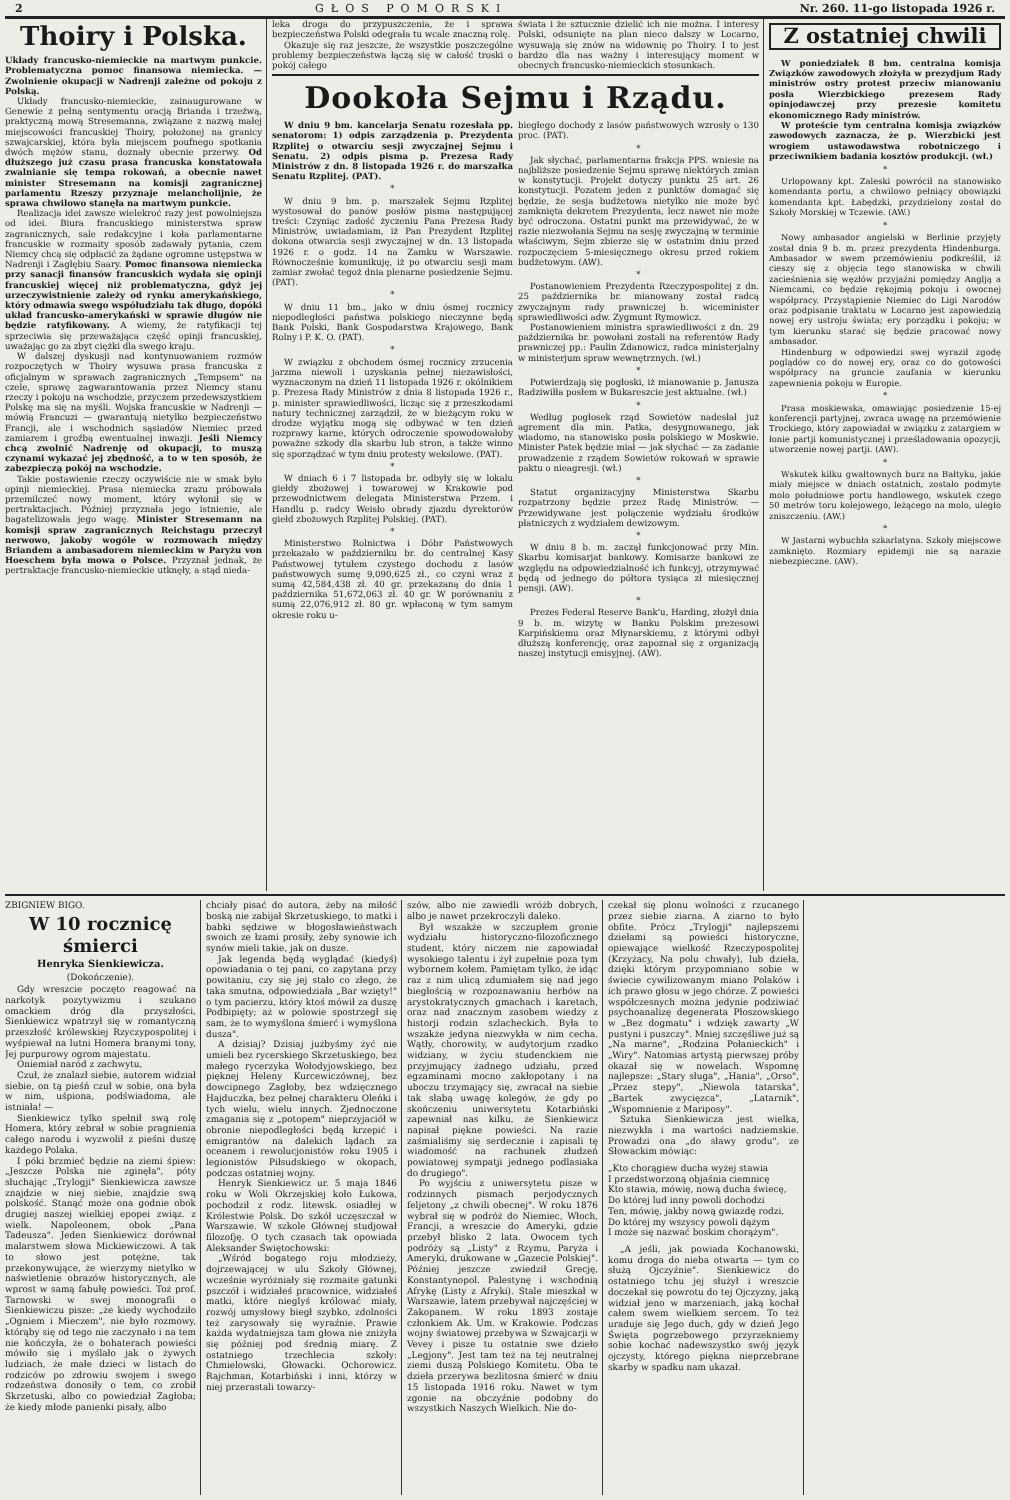2 GŁOS POMORSKI Nr. 260. 11-go listopada 1926 r.
Thoiry i Polska.
Układy francusko-niemieckie na martwym punkcie. Problematyczna pomoc finansowa niemiecka. — Zwolnienie okupacji w Nadrenji zależne od pokoju z Polską.
Układy francusko-niemieckie, zainaugurowane w Genewie z pełną sentymentu oracją Brianda i trzeźwą, praktyczną mową Stresemanna, związane z nazwą małej miejscowości francuskiej Thoiry, położonej na granicy szwajcarskiej, która była miejscem poufnego spotkania dwóch mężów stanu, doznały obecnie przerwy. Od dłuższego już czasu prasa francuska konstatowała zwalnianie się tempa rokowań, a obecnie nawet minister Stresemann na komisji zagranicznej parlamentu Rzeszy przyznaje melancholijnie, że sprawa chwilowo stanęła na martwym punkcie.
Realizacja idei zawsze wielekroć razy jest powolniejsza od idei. Biura francuskiego ministerstwa spraw zagranicznych, sale redakcyjne i koła parlamentarne francuskie w rozmaity sposób zadawały pytania, czem Niemcy chcą się odpłacić za żądane ogromne ustępstwa w Nadrenji i Zagłębiu Saary. Pomoc finansowa niemiecka przy sanacji finansów francuskich wydała się opinji francuskiej więcej niż problematyczna, gdyż jej urzeczywistnienie zależy od rynku amerykańskiego, który odmawia swego współudziału tak długo, dopóki układ francusko-amerykański w sprawie długów nie będzie ratyfikowany. A wiemy, że ratyfikacji tej sprzeciwia się przeważająca część opinji francuskiej, uważając go za zbyt ciężki dla swego kraju.
W dalszej dyskusji nad kontynuowaniem rozmów rozpoczętych w Thoiry wysuwa prasa francuska z oficjalnym w sprawach zagranicznych „Tempsem" na czele, sprawę zagwarantowania przez Niemcy stanu rzeczy i pokoju na wschodzie, przyczem przedewszystkiem Polskę ma się na myśli. Wojska francuskie w Nadrenji — mówią Francuzi — gwarantują nietylko bezpieczeństwo Francji, ale i wschodnich sąsiadów Niemiec przed zamiarem i groźbą ewentualnej inwazji. Jeśli Niemcy chcą zwolnić Nadrenję od okupacji, to muszą czynami wykazać jej zbędność, a to w ten sposób, że zabezpieczą pokój na wschodzie.
Takie postawienie rzeczy oczywiście nie w smak było opinji niemieckiej. Prasa niemiecka zrazu próbowała przemilczeć nowy moment, który wyłonił się w pertraktacjach. Później przyznała jego istnienie, ale bagatelizowała jego wagę. Minister Stresemann na komisji spraw zagranicznych Reichstagu przeczył nerwowo, jakoby wogóle w rozmowach między Briandem a ambasadorem niemieckim w Paryżu von Hoeschem była mowa o Polsce. Przyznał jednak, że pertraktacje francusko-niemieckie utknęły, a stąd nieda-
leka droga do przypuszczenia, że i sprawa bezpieczeństwa Polski odegrała tu wcale znaczną rolę.
Okazuje się raz jeszcze, że wszystkie poszczególne problemy bezpieczeństwa łączą się w całość troski o pokój całego
świata i że sztucznie dzielić ich nie można. I interesy Polski, odsunięte na plan nieco dalszy w Locarno, wysuwają się znów na widownię po Thoiry. I to jest bardzo dla nas ważny i interesujący moment w obecnych francusko-niemieckich stosunkach.
Dookoła Sejmu i Rządu.
W dniu 9 bm. kancelarja Senatu rozesłała pp. senatorom: 1) odpis zarządzenia p. Prezydenta Rzplitej o otwarciu sesji zwyczajnej Sejmu i Senatu. 2) odpis pisma p. Prezesa Rady Ministrów z dn. 8 listopada 1926 r. do marszałka Senatu Rzplitej. (PAT).
*
W dniu 9 bm. p. marszałek Sejmu Rzplitej wystosował do panów posłów pisma następującej treści: Czyniąc zadość życzeniu Pana Prezesa Rady Ministrów, uwiadamiam, iż Pan Prezydent Rzplitej dokona otwarcia sesji zwyczajnej w dn. 13 listopada 1926 r. o godz. 14 na Zamku w Warszawie. Równocześnie komunikuję, iż po otwarciu sesji mam zamiar zwołać tegoż dnia plenarne posiedzenie Sejmu. (PAT).
*
W dniu 11 bm., jako w dniu ósmej rocznicy niepodległości państwa polskiego nieczynne będą Bank Polski, Bank Gospodarstwa Krajowego, Bank Rolny i P. K. O. (PAT).
*
W związku z obchodem ósmej rocznicy zrzucenia jarzma niewoli i uzyskania pełnej niezawisłości, wyznaczonym na dzień 11 listopada 1926 r. okólnikiem p. Prezesa Rady Ministrów z dnia 8 listopada 1926 r., p. minister sprawiedliwości, licząc się z przeszkodami natury technicznej zarządził, że w bieżącym roku w drodze wyjątku mogą się odbywać w ten dzień rozprawy karne, których odroczenie spowodowałoby poważne szkody dla skarbu lub stron, a także winno się sporządzać w tym dniu protesty wekslowe. (PAT).
*
W dniach 6 i 7 listopada br. odbyły się w lokalu giełdy zbożowej i towarowej w Krakowie pod przewodnictwem delegata Ministerstwa Przem. i Handlu p. radcy Weisło obrady zjazdu dyrektorów giełd zbożowych Rzplitej Polskiej. (PAT).
*
Ministerstwo Rolnictwa i Dóbr Państwowych przekazało w październiku br. do centralnej Kasy Państwowej tytułem czystego dochodu z lasów państwowych sumę 9,090,625 zł., co czyni wraz z sumą 42,584,438 zł. 40 gr. przekazaną do dnia 1 października 51,672,063 zł. 40 gr. W porównaniu z sumą 22,076,912 zł. 80 gr. wpłaconą w tym samym okresie roku u-
biegłego dochody z lasów państwowych wzrosły o 130 proc. (PAT).
*
Jak słychać, parlamentarna frakcja PPS. wniesie na najbliższe posiedzenie Sejmu sprawę niektórych zmian w konstytucji. Projekt dotyczy punktu 25 art. 26 konstytucji. Pozatem jeden z punktów domagać się będzie, że sesja budżetowa nietylko nie może być zamknięta dekretem Prezydenta, lecz nawet nie może być odroczona. Ostatni punkt ma przewidywać, że w razie niezwołania Sejmu na sesję zwyczajną w terminie właściwym, Sejm zbierze się w ostatnim dniu przed rozpoczęciem 5-miesięcznego okresu przed rokiem budżetowym. (AW).
*
Postanowieniem Prezydenta Rzeczypospolitej z dn. 25 października br. mianowany został radcą zwyczajnym rady prawniczej b. wiceminister sprawiedliwości adw. Zygmunt Rymowicz.
Postanowieniem ministra sprawiedliwości z dn. 29 października br. powołani zostali na referentów Rady prawniczej pp.: Paulin Zdanowicz, radca ministerjalny w ministerjum spraw wewnętrznych. (wł.)
*
Potwierdzają się pogłoski, iż mianowanie p. Janusza Radziwiłła posłem w Bukareszcie jest aktualne. (wł.)
*
Według pogłosek rząd Sowietów nadesłał już agrement dla min. Patka, desygnowanego, jak wiadomo, na stanowisko posła polskiego w Moskwie. Minister Patek będzie miał — jak słychać — za zadanie prowadzenie z rządem Sowietów rokowań w sprawie paktu o nieagresji. (wł.)
*
Statut organizacyjny Ministerstwa Skarbu rozpatrzony będzie przez Radę Ministrów. — Przewidywane jest połączenie wydziału środków płatniczych z wydziałem dewizowym.
*
W dniu 8 b. m. zaczął funkcjonować przy Min. Skarbu komisarjat bankowy. Komisarze bankowi ze względu na odpowiedzialność ich funkcyj, otrzymywać będą od jednego do półtora tysiąca zł miesięcznej pensji. (AW).
*
Prezes Federal Reserve Bank'u, Harding, złożył dnia 9 b. m. wizytę w Banku Polskim prezesowi Karpińskiemu oraz Młynarskiemu, z którymi odbył dłuższą konferencję, oraz zapoznał się z organizacją naszej instytucji emisyjnej. (AW).
Z ostatniej chwili
W poniedziałek 8 bm. centralna komisja Związków zawodowych złożyła w prezydjum Rady ministrów ostry protest przeciw mianowaniu posła Wierzbickiego prezesem Rady opinjodawczej przy prezesie komitetu ekonomicznego Rady ministrów.
W proteście tym centralna komisja związków zawodowych zaznacza, że p. Wierzbicki jest wrogiem ustawodawstwa robotniczego i przeciwnikiem badania kosztów produkcji. (wł.)
*
Urlopowany kpt. Zaleski powrócił na stanowisko komendanta portu, a chwilowo pełniący obowiązki komendanta kpt. Łabędzki, przydzielony został do Szkoły Morskiej w Tczewie. (AW.)
*
Nowy ambasador angielski w Berlinie przyjęty został dnia 9 b. m. przez prezydenta Hindenburga. Ambasador w swem przemówieniu podkreślił, iż cieszy się z objęcia tego stanowiska w chwili zacieśnienia się węzłów przyjaźni pomiędzy Anglją a Niemcami, co będzie rękojmią pokoju i owocnej współpracy. Przystąpienie Niemiec do Ligi Narodów oraz podpisanie traktatu w Locarno jest zapowiedzią nowej ery ustroju świata; ery porządku i pokoju; w tym kierunku starać się będzie pracować nowy ambasador.
Hindenburg w odpowiedzi swej wyraził zgodę poglądów co do nowej ery, oraz co do gotowości współpracy na gruncie zaufania w kierunku zapewnienia pokoju w Europie.
*
Prasa moskiewska, omawiając posiedzenie 15-ej konferencji partyjnej, zwraca uwagę na przemówienie Trockiego, który zapowiadał w związku z zatargiem w łonie partji komunistycznej i prześladowania opozycji, utworzenie nowej partji. (AW).
*
Wskutek kilku gwałtownych burz na Bałtyku, jakie miały miejsce w dniach ostatnich, zostało podmyte molo południowe portu handlowego, wskutek czego 50 metrów toru kolejowego, leżącego na molo, uległo zniszczeniu. (AW.)
*
W Jastarni wybuchła szkarlatyna. Szkoły miejscowe zamknięto. Rozmiary epidemji nie są narazie niebezpieczne. (AW).
ZBIGNIEW BIGO.
W 10 rocznicę śmierci
Henryka Sienkiewicza.
(Dokończenie).
Gdy wreszcie poczęto reagować na narkotyk pozytywizmu i szukano omackiem dróg dla przyszłości, Sienkiewicz wpatrzył się w romantyczną przeszłość królewskiej Rzyczypospolitej i wyśpiewał na lutni Homera branymi tony, Jej purpurowy ogrom majestatu.
Oniemiał naród z zachwytu,
Czuł, że znalazł siebie, autorem widział siebie, on tą pieśń czuł w sobie, ona była w nim, uśpiona, podświadoma, ale istniała! —
Sienkiewicz tylko spełnił swą rolę Homera, który zebrał w sobie pragnienia całego narodu i wyzwolił z pieśni duszę każdego Polaka.
I póki brzmieć będzie na ziemi śpiew: „Jeszcze Polska nie zginęła", póty słuchając „Trylogji" Sienkiewicza zawsze znajdzie w niej siebie, znajdzie swą polskość. Stanąć może ona godnie obok drugiej naszej wielkiej epopei związ. z wielk. Napoleonem, obok „Pana Tadeusza". Jeden Sienkiewicz dorównał malarstwem słowa Mickiewiczowi. A tak to słowo jest potężne, tak przekonywujące, że wierzymy nietylko w naświetlenie obrazów historycznych, ale wprost w samą fabułę powieści. Toż prof. Tarnowski w swej monografii o Sienkiewiczu pisze: „że kiedy wychodziło „Ogniem i Mieczem", nie było rozmowy, którąby się od tego nie zaczynało i na tem nie kończyła, że o bohaterach powieści mówiło się i myślało jak o żywych ludziach, że małe dzieci w listach do rodziców po zdrowiu swojem i swego rodzeństwa donosiły o tem, co zrobił Skrzetuski, albo co powiedział Zagłoba; że kiedy młode panienki pisały, albo
chciały pisać do autora, żeby na miłość boską nie zabijał Skrzetuskiego, to matki i babki sędziwe w błogosławieństwach swoich ze łzami prosiły, żeby synowie ich synów mieli takie, jak on dusze.
Jak legenda będą wyglądać (kiedyś) opowiadania o tej pani, co zapytana przy powitaniu, czy się jej stało co złego, że taka smutna, odpowiedziała „Bar wzięty!" o tym pacierzu, który ktoś mówił za duszę Podbipięty; aż w polowie spostrzegł się sam, że to wymyślona śmierć i wymyślona dusza".
A dzisiaj? Dzisiaj jużbyśmy żyć nie umieli bez rycerskiego Skrzetuskiego, bez małego rycerzyka Wołodyjowskiego, bez pięknej Heleny Kurcewiczównej, bez dowcipnego Zagłoby, bez wdzięcznego Hajduczka, bez pełnej charakteru Oleńki i tych wielu, wielu innych. Zjednoczone zmagania się z „potopem" nieprzyjaciół w obronie niepodległości będą krzepić i emigrantów na dalekich lądach za oceanem i rewolucjonistów roku 1905 i legionistów Piłsudskiego w okopach, podczas ostatniej wojny.
Henryk Sienkiewicz ur. 5 maja 1846 roku w Woli Okrzejskiej koło Łukowa, pochodził z rodz. litewsk. osiadłej w Królestwie Polsk. Do szkół uczęszczał w Warszawie. W szkole Głównej studjował filozofję. O tych czasach tak opowiada Aleksander Świętochowski:
„Wśród bogatego roju młodzieży, dojrzewającej w ulu Szkoły Głównej, wcześnie wyróżniały się rozmaite gatunki pszczół i widziałeś pracownice, widziałeś matki, które nieglyś królować miały, rozwój umysłowy biegł szybko, zdolności też zarysowały się wyraźnie. Prawie każda wydatniejsza tam głowa nie zniżyła się później pod średnią miarę. Z ostatniego trzechlecia szkoły: Chmielowski, Głowacki. Ochorowicz. Rajchman, Kotarbiński i inni, którzy w niej przerastali towarzy-
szów, albo nie zawiedli wróżb dobrych, albo je nawet przekroczyli daleko.
Był wszakże w szczupłem gronie wydziału historyczno-filozoficznego student, który niczem nie zapowiadał wysokiego talentu i żył zupełnie poza tym wybornem kołem. Pamiętam tylko, że idąc raz z nim ulicą zdumiałem się nad jego biegłością w rozpoznawaniu herbów na arystokratycznych gmachach i karetach, oraz nad znacznym zasobem wiedzy z historji rodzin szlacheckich. Była to wszakże jedyna niezwykła w nim cecha. Wątły, chorowity, w audytorjum rzadko widziany, w życiu studenckiem nie przyjmujący żadnego udziału, przed egzaminami mocno zakłopotany i na uboczu trzymający się, zwracał na siebie tak słabą uwagę kolegów, że gdy po skończeniu uniwersytetu Kotarbiński zapewniał nas kilku, że Sienkiewicz napisał piękne powieści. Na razie zaśmialiśmy się serdecznie i zapisali tę wiadomość na rachunek złudzeń powiatowej sympatji jednego podlasiaka do drugiego".
Po wyjściu z uniwersytetu pisze w rodzinnych pismach perjodycznych feljetony „z chwili obecnej". W roku 1876 wybrał się w podróż do Niemiec, Włoch, Francji, a wreszcie do Ameryki, gdzie przebył blisko 2 lata. Owocem tych podróży są „Listy" z Rzymu, Paryża i Ameryki, drukowane w „Gazecie Polskiej". Później jeszcze zwiedził Grecję, Konstantynopol. Palestynę i wschodnią Afrykę (Listy z Afryki). Stale mieszkał w Warszawie, latem przebywał najczęściej w Zakopanem. W roku 1893 zostaje członkiem Ak. Um. w Krakowie. Podczas wojny światowej przebywa w Szwajcarji w Vevey i pisze tu ostatnie swe dzieło „Legjony". Jest tam też na tej neutralnej ziemi duszą Polskiego Komitetu. Oba te dzieła przerywa bezlitosna śmierć w dniu 15 listopada 1916 roku. Nawet w tym zgonie na obczyźnie podobny do wszystkich Naszych Wielkich. Nie do-
czekał się plonu wolności z rzucanego przez siebie ziarna. A ziarno to było obfite. Prócz „Trylogji" najlepszemi dziełami są powieści historyczne, opiewające wielkość Rzeczypospolitej (Krzyżacy, Na polu chwały), lub dzieła, dzięki którym przypomniano sobie w świecie cywilizowanym miano Polaków i ich prawo głosu w jego chórze. Z powieści współczesnych można jedynie podziwiać psychoanalizę degenerata Płoszowskiego w „Bez dogmatu" i wdzięk zawarty „W pustyni i puszczy". Mniej szczęśliwe już są „Na marne", „Rodzina Połanieckich" i „Wiry". Natomias artystą pierwszej próby okazał się w nowelach. Wspomnę najlepsze: „Stary sługa", „Hania", „Orso", „Przez stepy", „Niewola tatarska", „Bartek zwycięzca", „Latarnik", „Wspomnienie z Mariposy".
Sztuka Sienkiewicza jest wielka, niezwykła i ma wartości nadziemskie. Prowadzi ona „do sławy grodu", ze Słowackim mówiąc:
„Kto chorągiew ducha wyżej stawia
I przedstworzoną objaśnia ciemnicę
Kto stawia, mówię, nową ducha świecę,
Do której lud inny powoli dochodzi
Ten, mówię, jakby nową gwiazdę rodzi,
Do której my wszyscy powoli dążym
I może się nazwać boskim chorążym".
„A jeśli, jak powiada Kochanowski, komu droga do nieba otwarta — tym co służą Ojczyźnie". Sienkiewicz do ostatniego tchu jej służył i wreszcie doczekał się powrotu do tej Ojczyzny, jaką widział jeno w marzeniach, jaką kochał całem swem wielkiem sercem. To też uraduje się Jego duch, gdy w dzień Jego Święta pogrzebowego przyrzekniemy sobie kochać nadewszystko swój język ojczysty, którego piękna nieprzebrane skarby w spadku nam ukazał.